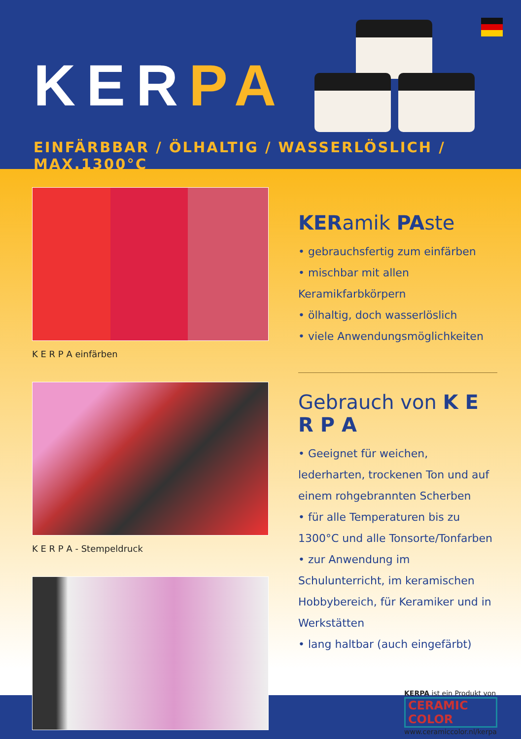KERPA
EINFÄRBBAR / ÖLHALTIG / WASSERLÖSLICH / MAX.1300°C
K E R P A einfärben
K E R P A - Stempeldruck
KERamik PAste
• gebrauchsfertig zum einfärben
• mischbar mit allen Keramikfarbkörpern
• ölhaltig, doch wasserlöslich
• viele Anwendungsmöglichkeiten
Gebrauch von K E R P A
• Geeignet für weichen, lederharten, trockenen Ton und auf einem rohgebrannten Scherben
• für alle Temperaturen bis zu 1300°C und alle Tonsorte/Tonfarben
• zur Anwendung im Schulunterricht, im keramischen Hobbybereich, für Keramiker und in Werkstätten
• lang haltbar (auch eingefärbt)
KERPA ist ein Produkt von
CERAMIC COLOR
www.ceramiccolor.nl/kerpa